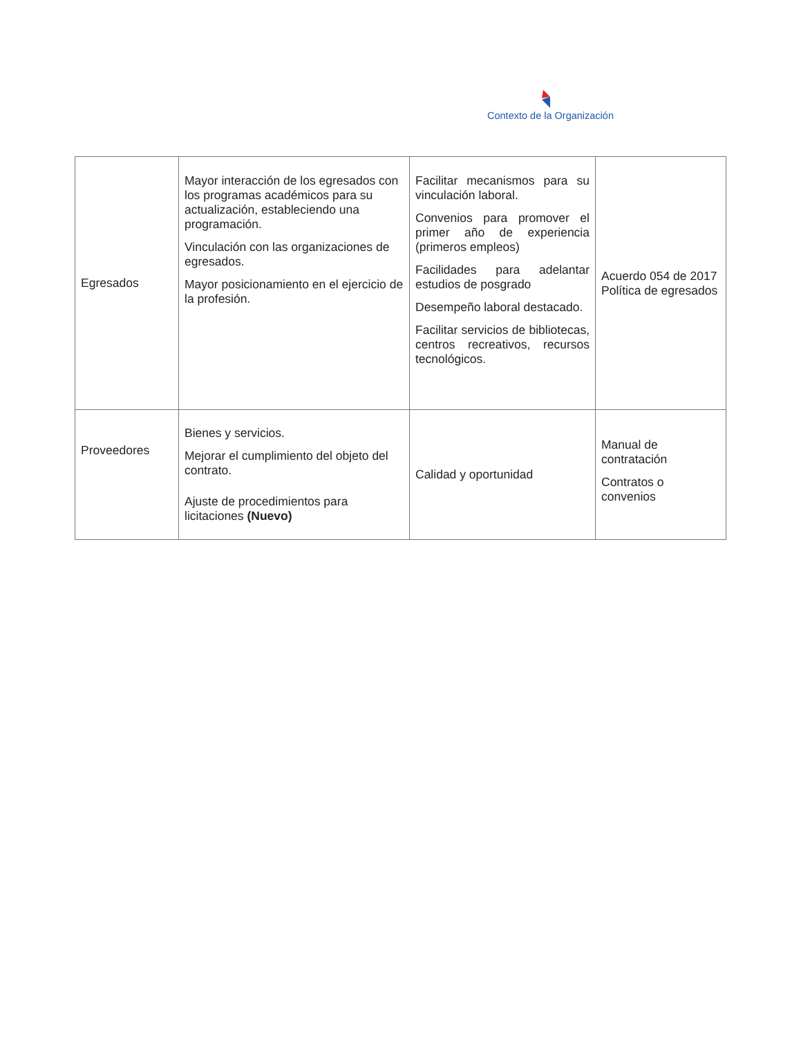Contexto de la Organización
| Egresados | Mayor interacción de los egresados con los programas académicos para su actualización, estableciendo una programación. Vinculación con las organizaciones de egresados. Mayor posicionamiento en el ejercicio de la profesión. | Facilitar mecanismos para su vinculación laboral. Convenios para promover el primer año de experiencia (primeros empleos) Facilidades para adelantar estudios de posgrado Desempeño laboral destacado. Facilitar servicios de bibliotecas, centros recreativos, recursos tecnológicos. | Acuerdo 054 de 2017 Política de egresados |
| Proveedores | Bienes y servicios. Mejorar el cumplimiento del objeto del contrato. Ajuste de procedimientos para licitaciones (Nuevo) | Calidad y oportunidad | Manual de contratación Contratos o convenios |